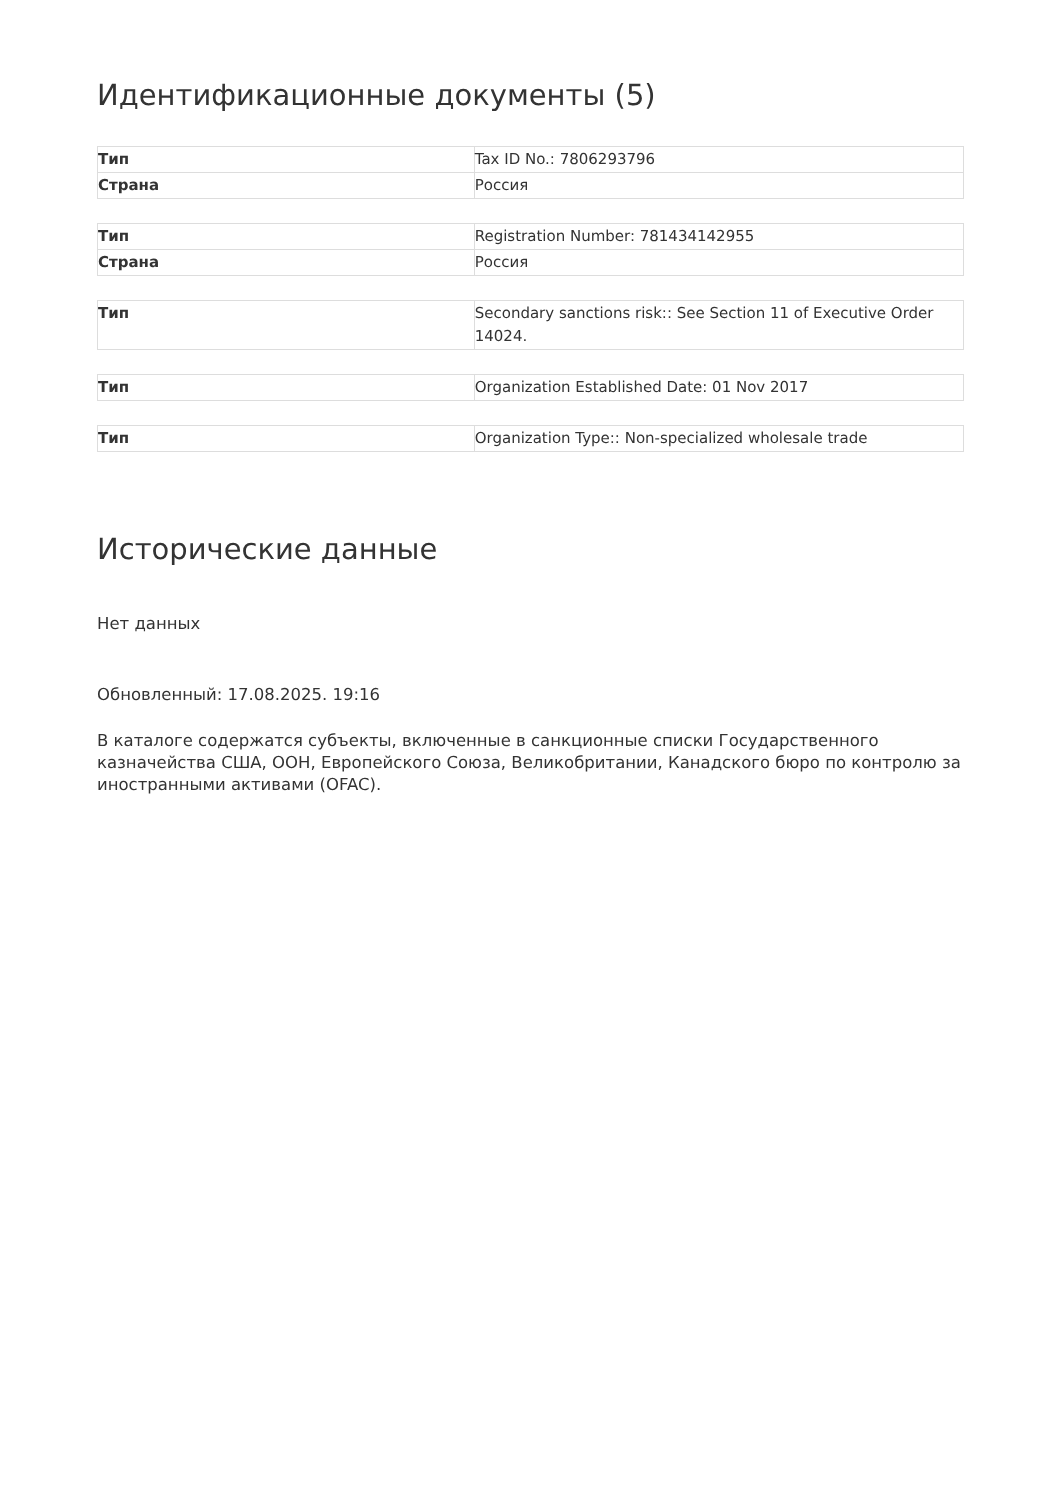Идентификационные документы (5)
| Тип | Tax ID No.: 7806293796 |
| Страна | Россия |
| Тип | Registration Number: 781434142955 |
| Страна | Россия |
| Тип | Secondary sanctions risk:: See Section 11 of Executive Order 14024. |
| Тип | Organization Established Date: 01 Nov 2017 |
| Тип | Organization Type:: Non-specialized wholesale trade |
Исторические данные
Нет данных
Обновленный: 17.08.2025. 19:16
В каталоге содержатся субъекты, включенные в санкционные списки Государственного казначейства США, ООН, Европейского Союза, Великобритании, Канадского бюро по контролю за иностранными активами (OFAC).